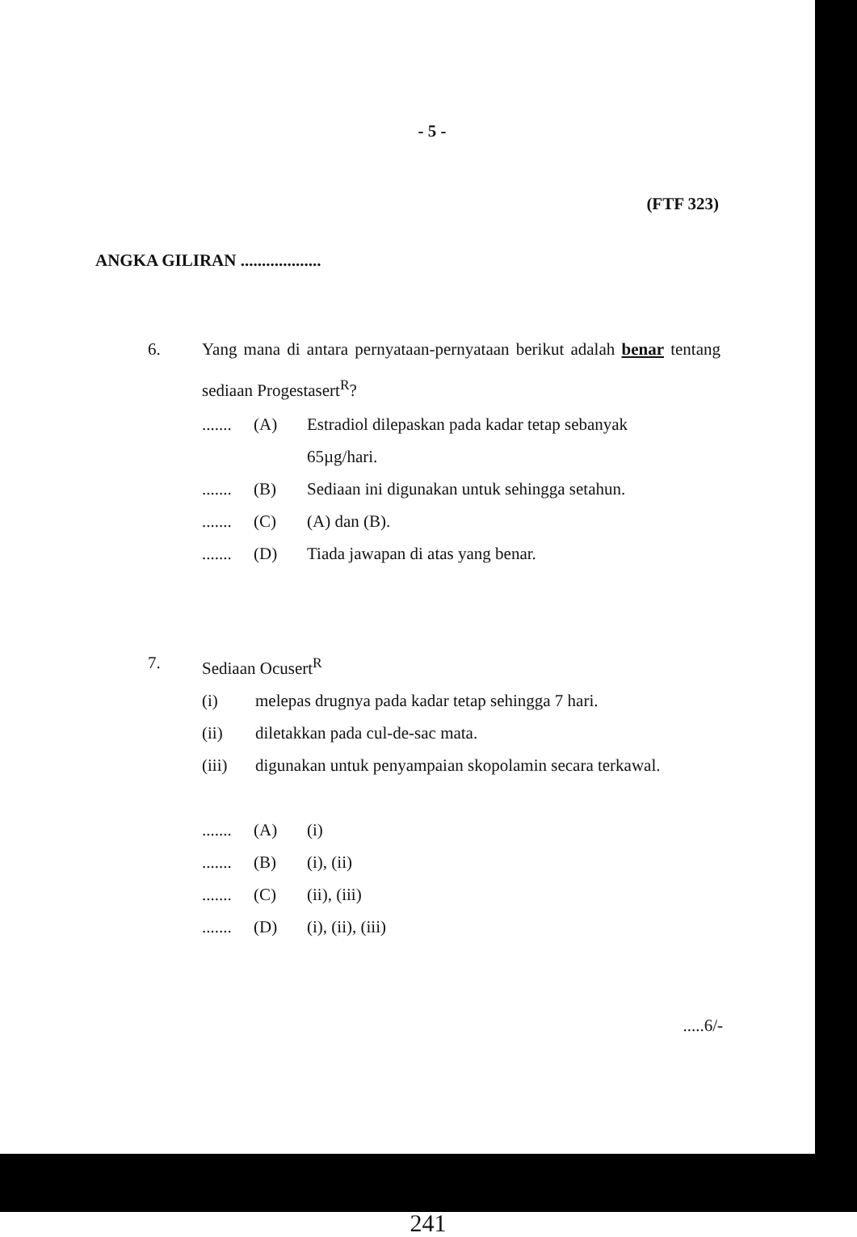- 5 -
(FTF 323)
ANGKA GILIRAN ...................
6. Yang mana di antara pernyataan-pernyataan berikut adalah benar tentang sediaan Progestasert<sup>R</sup>?
....... (A) Estradiol dilepaskan pada kadar tetap sebanyak
65µg/hari.
....... (B) Sediaan ini digunakan untuk sehingga setahun.
....... (C) (A) dan (B).
....... (D) Tiada jawapan di atas yang benar.
7. Sediaan Ocusert<sup>R</sup>
(i) melepas drugnya pada kadar tetap sehingga 7 hari.
(ii) diletakkan pada cul-de-sac mata.
(iii) digunakan untuk penyampaian skopolamin secara terkawal.
....... (A) (i)
....... (B) (i), (ii)
....... (C) (ii), (iii)
....... (D) (i), (ii), (iii)
.....6/-
241